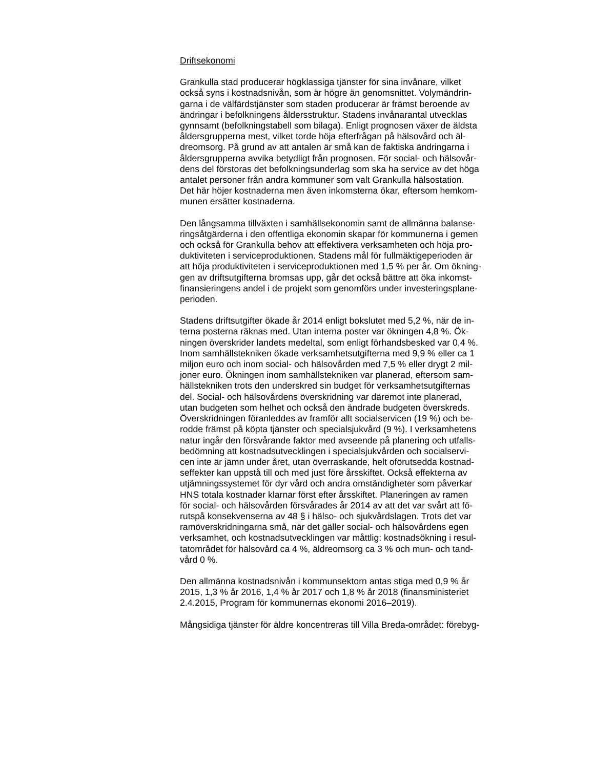Driftsekonomi
Grankulla stad producerar högklassiga tjänster för sina invånare, vilket också syns i kostnadsnivån, som är högre än genomsnittet. Volymändrin- garna i de välfärdstjänster som staden producerar är främst beroende av ändringar i befolkningens åldersstruktur. Stadens invånarantal utvecklas gynnsamt (befolkningstabell som bilaga). Enligt prognosen växer de äldsta åldersgrupperna mest, vilket torde höja efterfrågan på hälsovård och äl- dreomsorg. På grund av att antalen är små kan de faktiska ändringarna i åldersgrupperna avvika betydligt från prognosen. För social- och hälsovår- dens del förstoras det befolkningsunderlag som ska ha service av det höga antalet personer från andra kommuner som valt Grankulla hälsostation. Det här höjer kostnaderna men även inkomsterna ökar, eftersom hemkom- munen ersätter kostnaderna.
Den långsamma tillväxten i samhällsekonomin samt de allmänna balanse- ringsåtgärderna i den offentliga ekonomin skapar för kommunerna i gemen och också för Grankulla behov att effektivera verksamheten och höja pro- duktiviteten i serviceproduktionen. Stadens mål för fullmäktigeperioden är att höja produktiviteten i serviceproduktionen med 1,5 % per år. Om ökning- gen av driftsutgifterna bromsas upp, går det också bättre att öka inkomst- finansieringens andel i de projekt som genomförs under investeringsplane- perioden.
Stadens driftsutgifter ökade år 2014 enligt bokslutet med 5,2 %, när de in- terna posterna räknas med. Utan interna poster var ökningen 4,8 %. Ök- ningen överskrider landets medeltal, som enligt förhandsbesked var 0,4 %. Inom samhällstekniken ökade verksamhetsutgifterna med 9,9 % eller ca 1 miljon euro och inom social- och hälsovården med 7,5 % eller drygt 2 mil- joner euro. Ökningen inom samhällstekniken var planerad, eftersom sam- hällstekniken trots den underskred sin budget för verksamhetsutgifternas del. Social- och hälsovårdens överskridning var däremot inte planerad, utan budgeten som helhet och också den ändrade budgeten överskreds. Överskridningen föranleddes av framför allt socialservicen (19 %) och be- rodde främst på köpta tjänster och specialsjukvård (9 %). I verksamhetens natur ingår den försvårande faktor med avseende på planering och utfalls- bedömning att kostnadsutvecklingen i specialsjukvården och socialservi- cen inte är jämn under året, utan överraskande, helt oförutsedda kostnad- seffekter kan uppstå till och med just före årsskiftet. Också effekterna av utjämningssystemet för dyr vård och andra omständigheter som påverkar HNS totala kostnader klarnar först efter årsskiftet. Planeringen av ramen för social- och hälsovården försvårades år 2014 av att det var svårt att fö- rutspå konsekvenserna av 48 § i hälso- och sjukvårdslagen. Trots det var ramöverskridningarna små, när det gäller social- och hälsovårdens egen verksamhet, och kostnadsutvecklingen var måttlig: kostnadsökning i resul- tatområdet för hälsovård ca 4 %, äldreomsorg ca 3 % och mun- och tand- vård 0 %.
Den allmänna kostnadsnivån i kommunsektorn antas stiga med 0,9 % år 2015, 1,3 % år 2016, 1,4 % år 2017 och 1,8 % år 2018 (finansministeriet 2.4.2015, Program för kommunernas ekonomi 2016–2019).
Mångsidiga tjänster för äldre koncentreras till Villa Breda-området: förebyg-